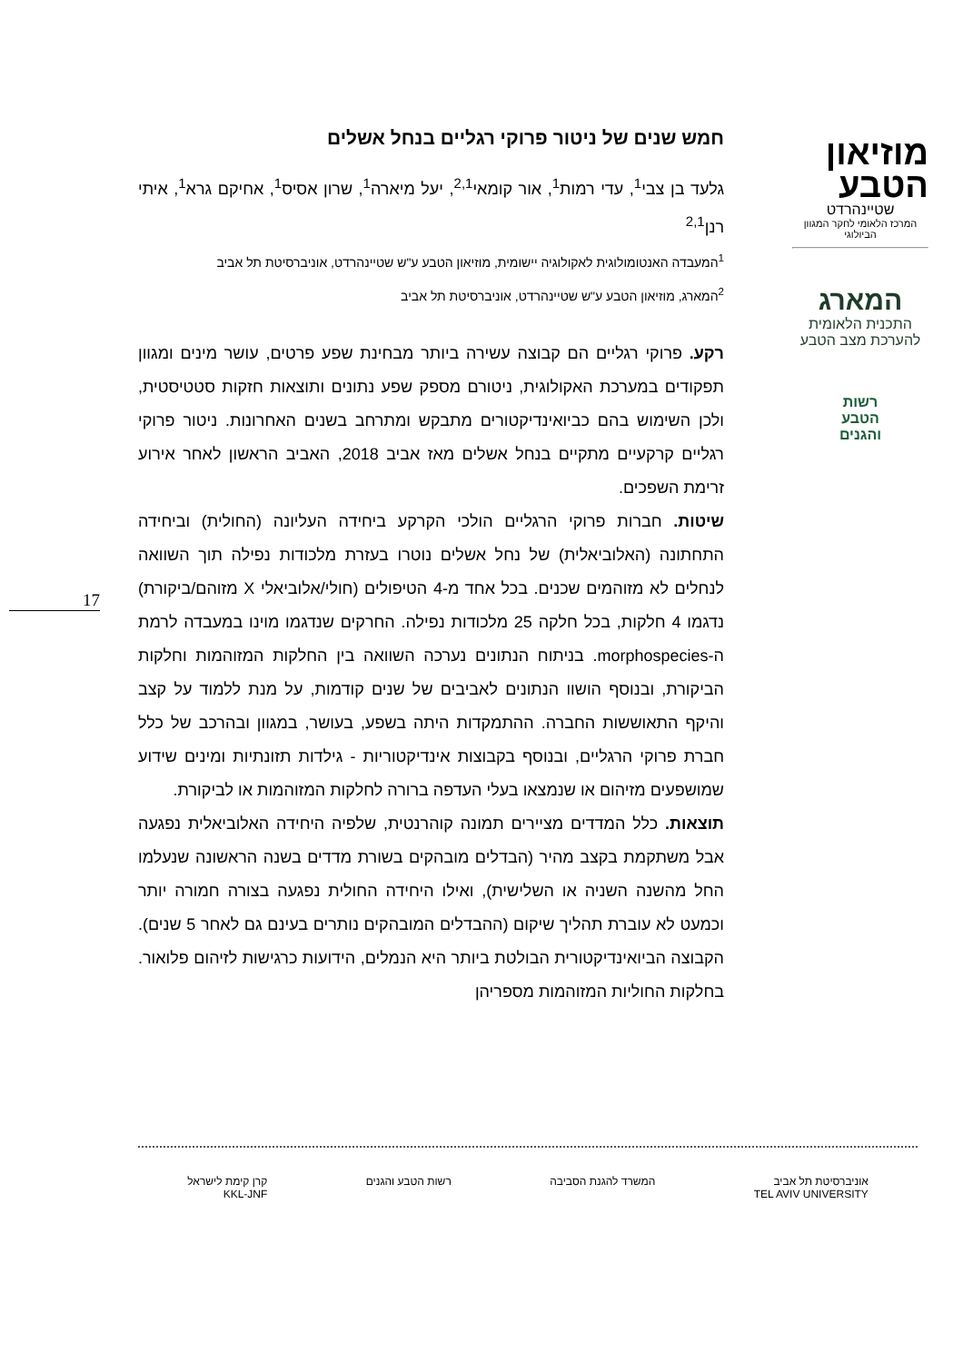מוזיאון
הטבע
שטיינהרדט
המרכז הלאומי לחקר המגוון הביולוגי
המארג
התכנית הלאומית
להערכת מצב הטבע
רשות
הטבע
והגנים
חמש שנים של ניטור פרוקי רגליים בנחל אשלים
גלעד בן צבי<sup>1</sup>, עדי רמות<sup>1</sup>, אור קומאי<sup>2,1</sup>, יעל מיארה<sup>1</sup>, שרון אסיס<sup>1</sup>, אחיקם גרא<sup>1</sup>, איתי רנן<sup>2,1</sup>
<sup>1</sup> המעבדה האנטומולוגית לאקולוגיה יישומית, מוזיאון הטבע ע"ש שטיינהרדט, אוניברסיטת תל אביב
<sup>2</sup> המארג, מוזיאון הטבע ע"ש שטיינהרדט, אוניברסיטת תל אביב
רקע. פרוקי רגליים הם קבוצה עשירה ביותר מבחינת שפע פרטים, עושר מינים ומגוון תפקודים במערכת האקולוגית, ניטורם מספק שפע נתונים ותוצאות חזקות סטטיסטית, ולכן השימוש בהם כביואינדיקטורים מתבקש ומתרחב בשנים האחרונות. ניטור פרוקי רגליים קרקעיים מתקיים בנחל אשלים מאז אביב 2018, האביב הראשון לאחר אירוע זרימת השפכים.
שיטות. חברות פרוקי הרגליים הולכי הקרקע ביחידה העליונה (החולית) וביחידה התחתונה (האלוביאלית) של נחל אשלים נוטרו בעזרת מלכודות נפילה תוך השוואה לנחלים לא מזוהמים שכנים. בכל אחד מ-4 הטיפולים (חולי/אלוביאלי X מזוהם/ביקורת) נדגמו 4 חלקות, בכל חלקה 25 מלכודות נפילה. החרקים שנדגמו מוינו במעבדה לרמת ה-morphospecies. בניתוח הנתונים נערכה השוואה בין החלקות המזוהמות וחלקות הביקורת, ובנוסף הושוו הנתונים לאביבים של שנים קודמות, על מנת ללמוד על קצב והיקף התאוששות החברה. ההתמקדות היתה בשפע, בעושר, במגוון ובהרכב של כלל חברת פרוקי הרגליים, ובנוסף בקבוצות אינדיקטוריות - גילדות תזונתיות ומינים שידוע שמושפעים מזיהום או שנמצאו בעלי העדפה ברורה לחלקות המזוהמות או לביקורת.
תוצאות. כלל המדדים מציירים תמונה קוהרנטית, שלפיה היחידה האלוביאלית נפגעה אבל משתקמת בקצב מהיר (הבדלים מובהקים בשורת מדדים בשנה הראשונה שנעלמו החל מהשנה השניה או השלישית), ואילו היחידה החולית נפגעה בצורה חמורה יותר וכמעט לא עוברת תהליך שיקום (ההבדלים המובהקים נותרים בעינם גם לאחר 5 שנים). הקבוצה הביואינדיקטורית הבולטת ביותר היא הנמלים, הידועות כרגישות לזיהום פלואור. בחלקות החוליות המזוהמות מספריהן
17
אוניברסיטת תל אביב
TEL AVIV UNIVERSITY
המשרד להגנת הסביבה רשות הטבע והגנים קרן קימת לישראל
KKL-JNF